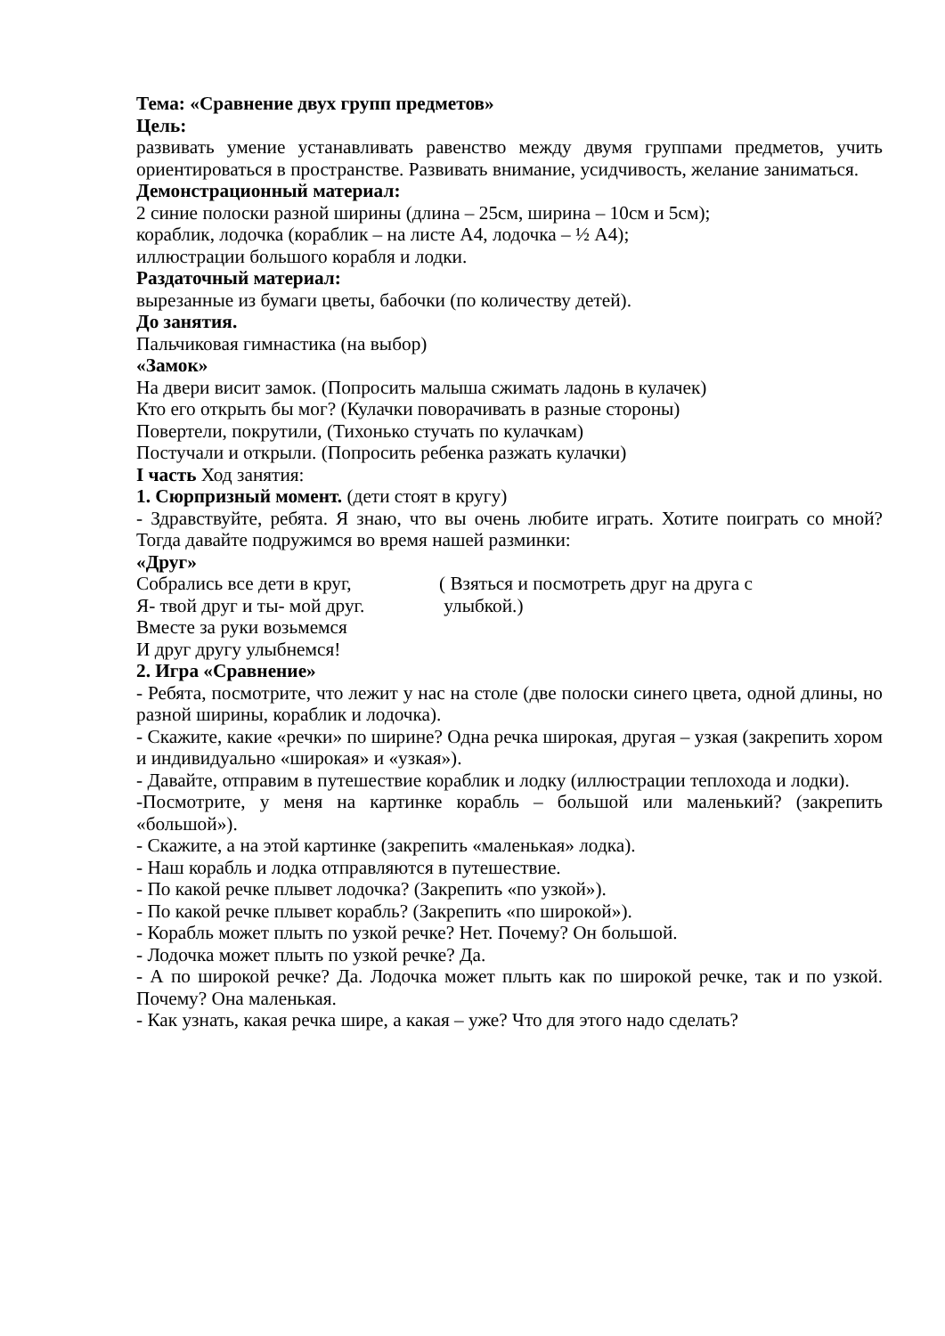Тема: «Сравнение двух групп предметов»
Цель:
развивать умение устанавливать равенство между двумя группами предметов, учить ориентироваться в пространстве. Развивать внимание, усидчивость, желание заниматься.
Демонстрационный материал:
2 синие полоски разной ширины (длина – 25см, ширина – 10см и 5см);
кораблик, лодочка (кораблик – на листе А4, лодочка – ½ А4);
иллюстрации большого корабля и лодки.
Раздаточный материал:
вырезанные из бумаги цветы, бабочки (по количеству детей).
До занятия.
Пальчиковая гимнастика (на выбор)
«Замок»
На двери висит замок. (Попросить малыша сжимать ладонь в кулачек)
Кто его открыть бы мог? (Кулачки поворачивать в разные стороны)
Повертели, покрутили, (Тихонько стучать по кулачкам)
Постучали и открыли. (Попросить ребенка разжать кулачки)
I часть Ход занятия:
1. Сюрпризный момент. (дети стоят в кругу)
- Здравствуйте, ребята. Я знаю, что вы очень любите играть. Хотите поиграть со мной? Тогда давайте подружимся во время нашей разминки:
«Друг»
Собрались все дети в круг,
Я- твой друг и ты- мой друг.
( Взяться и посмотреть друг на друга с
улыбкой.)
Вместе за руки возьмемся
И друг другу улыбнемся!
2. Игра «Сравнение»
- Ребята, посмотрите, что лежит у нас на столе (две полоски синего цвета, одной длины, но разной ширины, кораблик и лодочка).
- Скажите, какие «речки» по ширине? Одна речка широкая, другая – узкая (закрепить хором и индивидуально «широкая» и «узкая»).
- Давайте, отправим в путешествие кораблик и лодку (иллюстрации теплохода и лодки).
-Посмотрите, у меня на картинке корабль – большой или маленький? (закрепить «большой»).
- Скажите, а на этой картинке (закрепить «маленькая» лодка).
- Наш корабль и лодка отправляются в путешествие.
- По какой речке плывет лодочка? (Закрепить «по узкой»).
- По какой речке плывет корабль? (Закрепить «по широкой»).
- Корабль может плыть по узкой речке? Нет. Почему? Он большой.
- Лодочка может плыть по узкой речке? Да.
- А по широкой речке? Да. Лодочка может плыть как по широкой речке, так и по узкой. Почему? Она маленькая.
- Как узнать, какая речка шире, а какая – уже? Что для этого надо сделать?